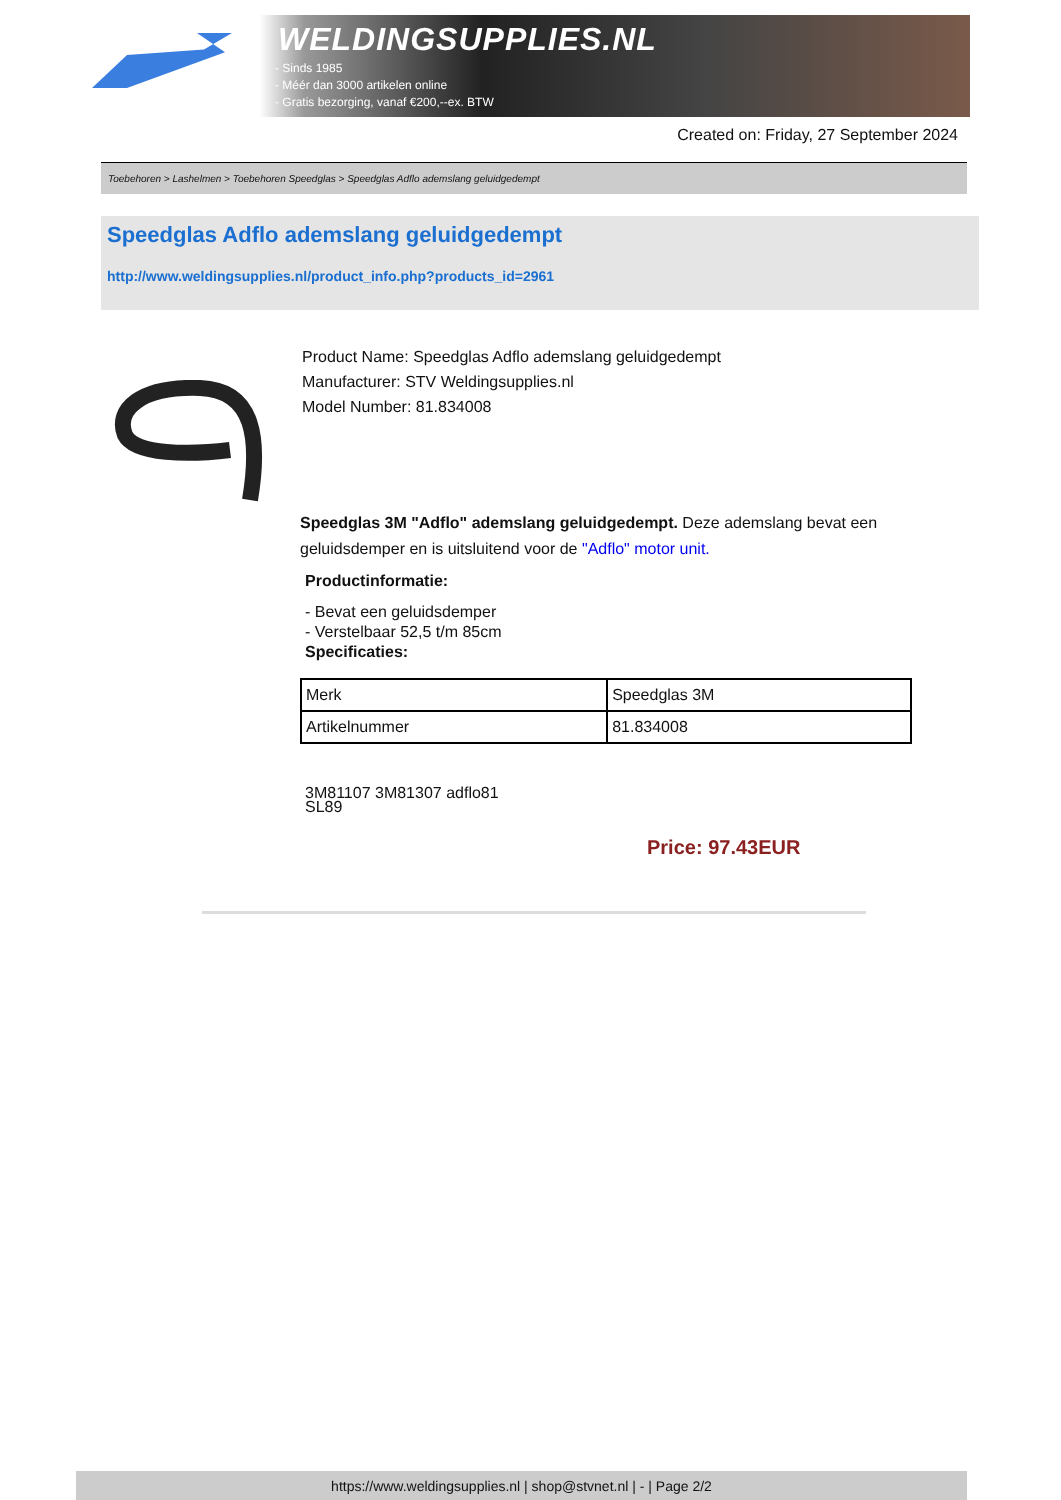WELDINGSUPPLIES.NL
- Sinds 1985
- Méér dan 3000 artikelen online
- Gratis bezorging, vanaf €200,--ex. BTW
Created on: Friday, 27 September 2024
Toebehoren > Lashelmen > Toebehoren Speedglas > Speedglas Adflo ademslang geluidgedempt
Speedglas Adflo ademslang geluidgedempt
http://www.weldingsupplies.nl/product_info.php?products_id=2961
Product Name: Speedglas Adflo ademslang geluidgedempt
Manufacturer: STV Weldingsupplies.nl
Model Number: 81.834008
Speedglas 3M "Adflo" ademslang geluidgedempt. Deze ademslang bevat een geluidsdemper en is uitsluitend voor de "Adflo" motor unit.
Productinformatie:
- Bevat een geluidsdemper
- Verstelbaar 52,5 t/m 85cm
Specificaties:
| Merk | Speedglas 3M |
| Artikelnummer | 81.834008 |
3M81107 3M81307 adflo81
SL89
Price: 97.43EUR
https://www.weldingsupplies.nl | shop@stvnet.nl | - | Page 2/2